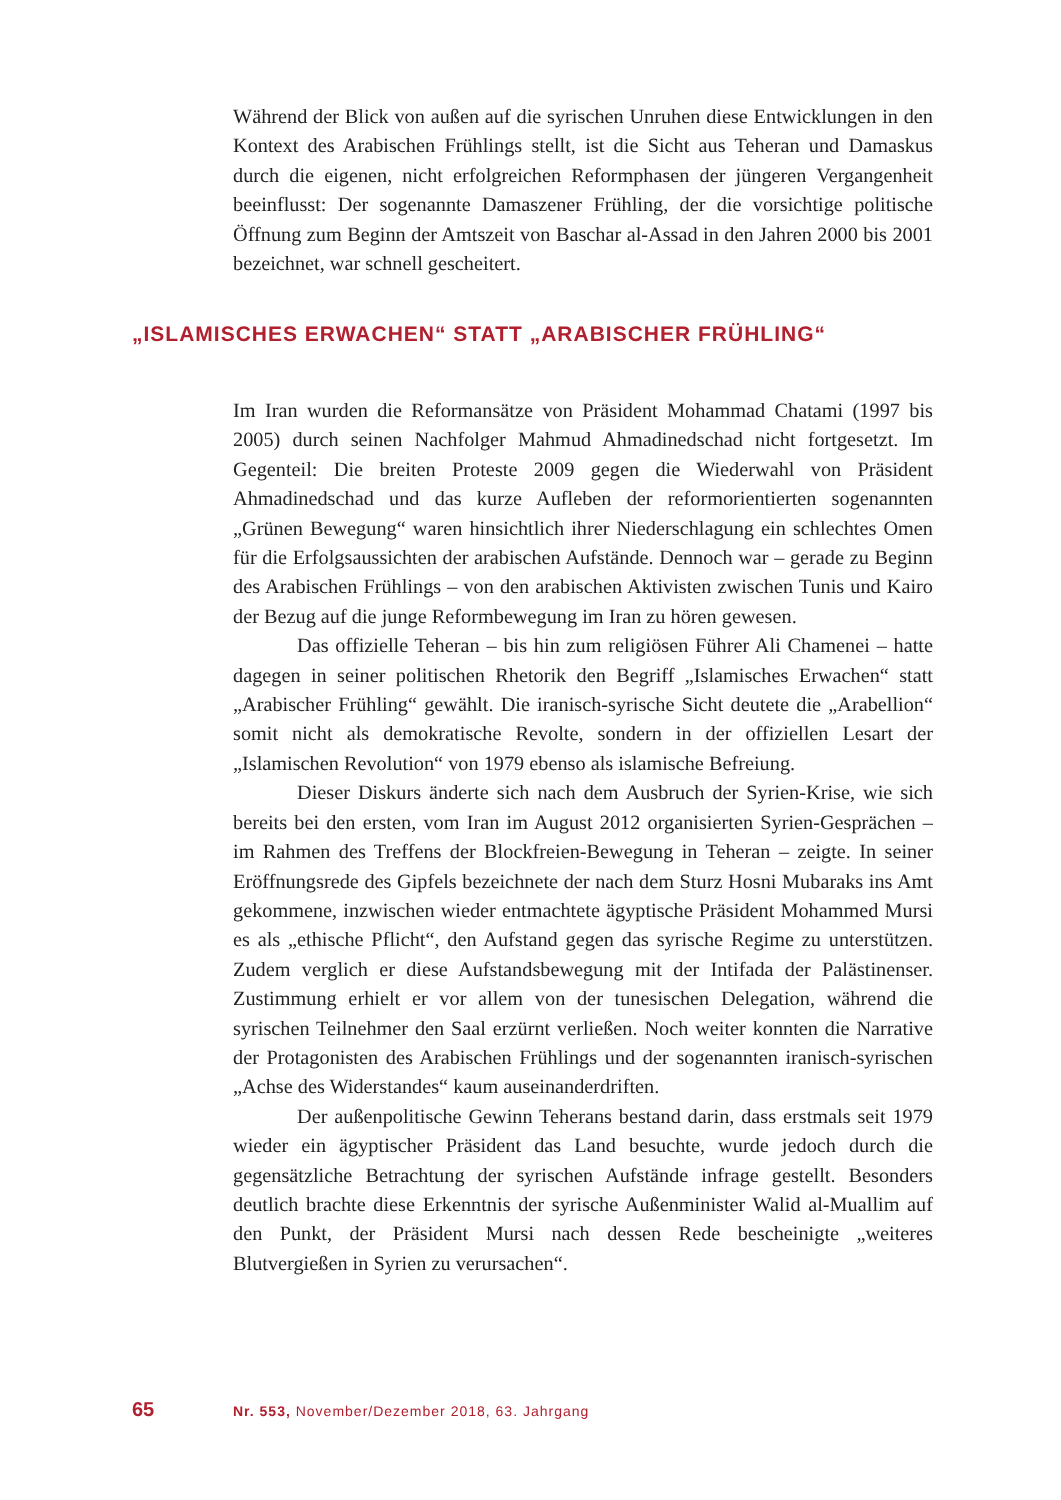Während der Blick von außen auf die syrischen Unruhen diese Entwicklungen in den Kontext des Arabischen Frühlings stellt, ist die Sicht aus Teheran und Damaskus durch die eigenen, nicht erfolgreichen Reformphasen der jüngeren Vergangenheit beeinflusst: Der sogenannte Damaszener Frühling, der die vorsichtige politische Öffnung zum Beginn der Amtszeit von Baschar al-Assad in den Jahren 2000 bis 2001 bezeichnet, war schnell gescheitert.
„ISLAMISCHES ERWACHEN“ STATT „ARABISCHER FRÜHLING“
Im Iran wurden die Reformansätze von Präsident Mohammad Chatami (1997 bis 2005) durch seinen Nachfolger Mahmud Ahmadinedschad nicht fortgesetzt. Im Gegenteil: Die breiten Proteste 2009 gegen die Wiederwahl von Präsident Ahmadinedschad und das kurze Aufleben der reformorientierten sogenannten „Grünen Bewegung“ waren hinsichtlich ihrer Niederschlagung ein schlechtes Omen für die Erfolgsaussichten der arabischen Aufstände. Dennoch war – gerade zu Beginn des Arabischen Frühlings – von den arabischen Aktivisten zwischen Tunis und Kairo der Bezug auf die junge Reformbewegung im Iran zu hören gewesen.
Das offizielle Teheran – bis hin zum religiösen Führer Ali Chamenei – hatte dagegen in seiner politischen Rhetorik den Begriff „Islamisches Erwachen“ statt „Arabischer Frühling“ gewählt. Die iranisch-syrische Sicht deutete die „Arabellion“ somit nicht als demokratische Revolte, sondern in der offiziellen Lesart der „Islamischen Revolution“ von 1979 ebenso als islamische Befreiung.
Dieser Diskurs änderte sich nach dem Ausbruch der Syrien-Krise, wie sich bereits bei den ersten, vom Iran im August 2012 organisierten Syrien-Gesprächen – im Rahmen des Treffens der Blockfreien-Bewegung in Teheran – zeigte. In seiner Eröffnungsrede des Gipfels bezeichnete der nach dem Sturz Hosni Mubaraks ins Amt gekommene, inzwischen wieder entmachtete ägyptische Präsident Mohammed Mursi es als „ethische Pflicht“, den Aufstand gegen das syrische Regime zu unterstützen. Zudem verglich er diese Aufstandsbewegung mit der Intifada der Palästinenser. Zustimmung erhielt er vor allem von der tunesischen Delegation, während die syrischen Teilnehmer den Saal erzürnt verließen. Noch weiter konnten die Narrative der Protagonisten des Arabischen Frühlings und der sogenannten iranisch-syrischen „Achse des Widerstandes“ kaum auseinanderdriften.
Der außenpolitische Gewinn Teherans bestand darin, dass erstmals seit 1979 wieder ein ägyptischer Präsident das Land besuchte, wurde jedoch durch die gegensätzliche Betrachtung der syrischen Aufstände infrage gestellt. Besonders deutlich brachte diese Erkenntnis der syrische Außenminister Walid al-Muallim auf den Punkt, der Präsident Mursi nach dessen Rede bescheinigte „weiteres Blutvergießen in Syrien zu verursachen“.
65 Nr. 553, November/Dezember 2018, 63. Jahrgang